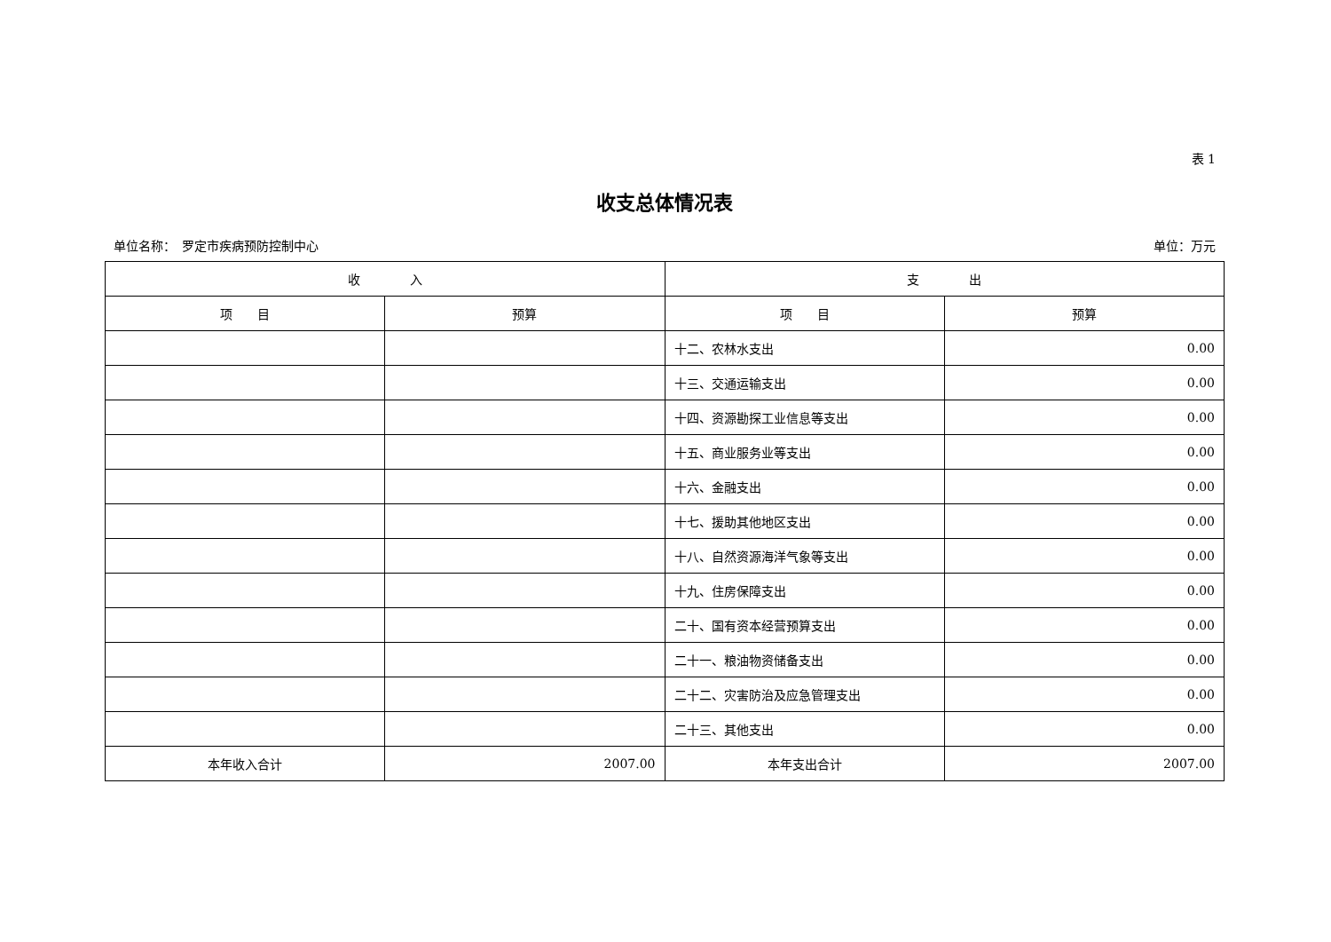表 1
收支总体情况表
单位名称：　罗定市疾病预防控制中心 单位：万元
| 收 入 | | 支 出 | |
| --- | --- | --- | --- |
| 项 目 | 预算 | 项 目 | 预算 |
| | | 十二、农林水支出 | 0.00 |
| | | 十三、交通运输支出 | 0.00 |
| | | 十四、资源勘探工业信息等支出 | 0.00 |
| | | 十五、商业服务业等支出 | 0.00 |
| | | 十六、金融支出 | 0.00 |
| | | 十七、援助其他地区支出 | 0.00 |
| | | 十八、自然资源海洋气象等支出 | 0.00 |
| | | 十九、住房保障支出 | 0.00 |
| | | 二十、国有资本经营预算支出 | 0.00 |
| | | 二十一、粮油物资储备支出 | 0.00 |
| | | 二十二、灾害防治及应急管理支出 | 0.00 |
| | | 二十三、其他支出 | 0.00 |
| 本年收入合计 | 2007.00 | 本年支出合计 | 2007.00 |